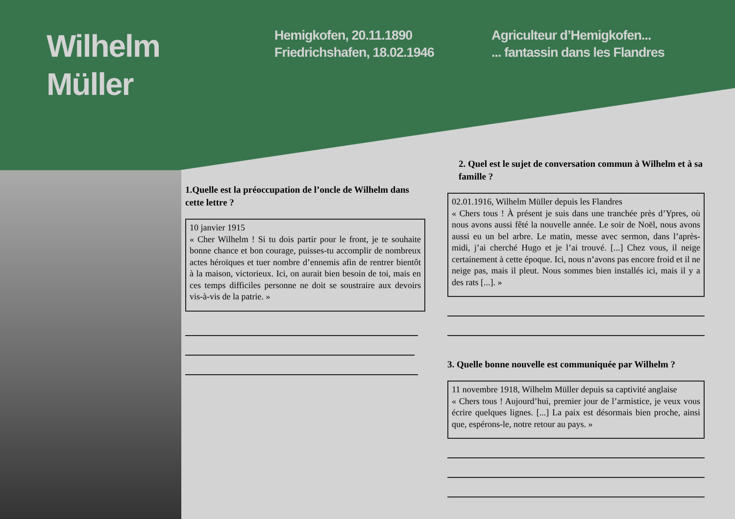Wilhelm
Müller
Hemigkofen, 20.11.1890
Friedrichshafen, 18.02.1946
Agriculteur d’Hemigkofen...
... fantassin dans les Flandres
1.Quelle est la préoccupation de l’oncle de Wilhelm dans cette lettre ?
10 janvier 1915
« Cher Wilhelm ! Si tu dois partir pour le front, je te souhaite bonne chance et bon courage, puisses-tu accomplir de nombreux actes héroïques et tuer nombre d’ennemis afin de rentrer bientôt à la maison, victorieux. Ici, on aurait bien besoin de toi, mais en ces temps difficiles personne ne doit se soustraire aux devoirs vis-à-vis de la patrie. »
2. Quel est le sujet de conversation commun à Wilhelm et à sa famille ?
02.01.1916, Wilhelm Müller depuis les Flandres
« Chers tous ! À présent je suis dans une tranchée près d’Ypres, où nous avons aussi fêté la nouvelle année. Le soir de Noël, nous avons aussi eu un bel arbre. Le matin, messe avec sermon, dans l’après-midi, j’ai cherché Hugo et je l’ai trouvé. [...] Chez vous, il neige certainement à cette époque. Ici, nous n’avons pas encore froid et il ne neige pas, mais il pleut. Nous sommes bien installés ici, mais il y a des rats [...]. »
3. Quelle bonne nouvelle est communiquée par Wilhelm ?
11 novembre 1918, Wilhelm Müller depuis sa captivité anglaise
« Chers tous ! Aujourd’hui, premier jour de l’armistice, je veux vous écrire quelques lignes. [...] La paix est désormais bien proche, ainsi que, espérons-le, notre retour au pays. »